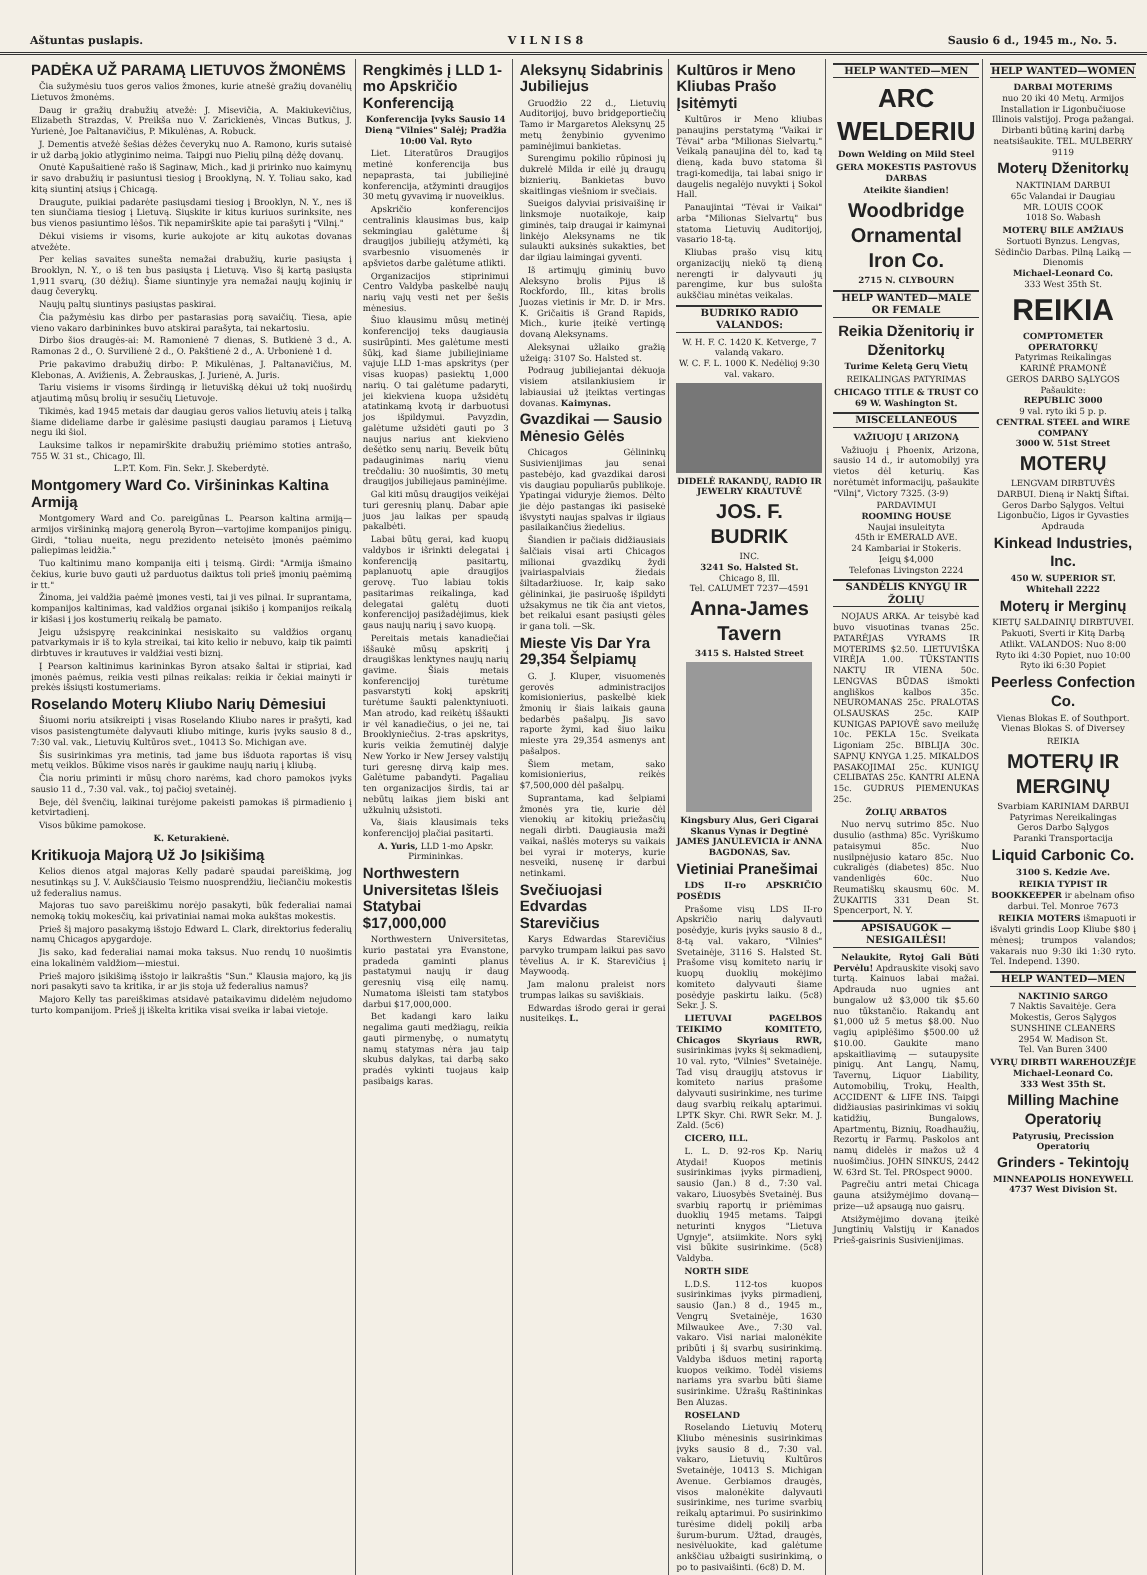Aštuntas puslapis. V I L N I S 8 Sausio 6 d., 1945 m., No. 5.
PADĖKA UŽ PARAMĄ LIETUVOS ŽMONĖMS
Čia sužymėsiu tuos geros valios žmones, kurie atnešė gražių dovanėlių Lietuvos žmonėms.
Daug ir gražių drabužių atvežė: J. Misevičia, A. Makiukevičius, Elizabeth Strazdas, V. Preikša nuo V. Zarickienės, Vincas Butkus, J. Yurienė, Joe Paltanavičius, P. Mikulėnas, A. Robuck.
J. Dementis atvežė šešias dėžes čeverykų nuo A. Ramono, kuris sutaisė ir už darbą jokio atlyginimo neima. Taipgi nuo Pielių pilną dėžę dovanų.
Onutė Kapušaitienė rašo iš Saginaw, Mich., kad ji pririnko nuo kaimynų ir savo drabužių ir pasiuntusi tiesiog į Brooklyną, N. Y. Toliau sako, kad kitą siuntinį atsiųs į Chicagą.
Draugute, puikiai padarėte pasiųsdami tiesiog į Brooklyn, N. Y., nes iš ten siunčiama tiesiog į Lietuvą. Siųskite ir kitus kuriuos surinksite, nes bus vienos pasiuntimo lėšos. Tik nepamirškite apie tai parašyti į "Vilnį."
Dėkui visiems ir visoms, kurie aukojote ar kitų aukotas dovanas atvežėte.
Per kelias savaites sunešta nemažai drabužių, kurie pasiųsta į Brooklyn, N. Y., o iš ten bus pasiųsta į Lietuvą. Viso šį kartą pasiųsta 1,911 svarų, (30 dėžių). Šiame siuntinyje yra nemažai naujų kojinių ir daug čeverykų.
Naujų paltų siuntinys pasiųstas paskirai.
Čia pažymėsiu kas dirbo per pastarasias porą savaičių. Tiesa, apie vieno vakaro darbininkes buvo atskirai parašyta, tai nekartosiu.
Dirbo šios draugės-ai: M. Ramonienė 7 dienas, S. Butkienė 3 d., A. Ramonas 2 d., O. Survilienė 2 d., O. Pakštienė 2 d., A. Urbonienė 1 d.
Prie pakavimo drabužių dirbo: P. Mikulėnas, J. Paltanavičius, M. Klebonas, A. Avižienis, A. Žebrauskas, J. Jurienė, A. Juris.
Tariu visiems ir visoms širdingą ir lietuvišką dėkui už tokį nuoširdų atjautimą mūsų brolių ir sesučių Lietuvoje.
Tikimės, kad 1945 metais dar daugiau geros valios lietuvių ateis į talką šiame dideliame darbe ir galėsime pasiųsti daugiau paramos į Lietuvą negu iki šiol.
Lauksime talkos ir nepamirškite drabužių priėmimo stoties antrašo, 755 W. 31 st., Chicago, Ill.
L.P.T. Kom. Fin. Sekr. J. Skeberdytė.
Montgomery Ward Co. Viršininkas Kaltina Armiją
Montgomery Ward and Co. pareigūnas L. Pearson kaltina armiją—armijos viršininką majorą generolą Byron—vartojime kompanijos pinigų. Girdi, "toliau nueita, negu prezidento neteisėto įmonės paėmimo paliepimas leidžia."
Tuo kaltinimu mano kompanija eiti į teismą. Girdi: "Armija išmaino čekius, kurie buvo gauti už parduotus daiktus toli prieš įmonių paėmimą ir tt."
Žinoma, jei valdžia paėmė įmones vesti, tai ji ves pilnai. Ir suprantama, kompanijos kaltinimas, kad valdžios organai įsikišo į kompanijos reikalą ir kišasi į jos kostumerių reikalą be pamato.
Jeigu užsispyrę reakcininkai nesiskaito su valdžios organų patvarkymais ir iš to kyla streikai, tai kito kelio ir nebuvo, kaip tik paimti dirbtuves ir krautuves ir valdžiai vesti biznį.
Į Pearson kaltinimus karininkas Byron atsako šaltai ir stipriai, kad įmonės paėmus, reikia vesti pilnas reikalas: reikia ir čekiai mainyti ir prekės išsiųsti kostumeriams.
Roselando Moterų Kliubo Narių Dėmesiui
Šiuomi noriu atsikreipti į visas Roselando Kliubo nares ir prašyti, kad visos pasistengtumėte dalyvauti kliubo mitinge, kuris įvyks sausio 8 d., 7:30 val. vak., Lietuvių Kultūros svet., 10413 So. Michigan ave.
Šis susirinkimas yra metinis, tad jame bus išduota raportas iš visų metų veiklos. Būkime visos narės ir gaukime naujų narių į kliubą.
Čia noriu priminti ir mūsų choro narėms, kad choro pamokos įvyks sausio 11 d., 7:30 val. vak., toj pačioj svetainėj.
Beje, dėl švenčių, laikinai turėjome pakeisti pamokas iš pirmadienio į ketvirtadienį.
Visos būkime pamokose.
K. Keturakienė.
Kritikuoja Majorą Už Jo Įsikišimą
Kelios dienos atgal majoras Kelly padarė spaudai pareiškimą, jog nesutinkąs su J. V. Aukščiausio Teismo nuosprendžiu, liečiančiu mokestis už federalius namus.
Majoras tuo savo pareiškimu norėjo pasakyti, būk federaliai namai nemoką tokių mokesčių, kai privatiniai namai moka aukštas mokestis.
Prieš šį majoro pasakymą išstojo Edward L. Clark, direktorius federalių namų Chicagos apygardoje.
Jis sako, kad federaliai namai moka taksus. Nuo rendų 10 nuošimtis eina lokalinėm valdžiom—miestui.
Prieš majoro įsikišimą išstojo ir laikraštis "Sun." Klausia majoro, ką jis nori pasakyti savo ta kritika, ir ar jis stoja už federalius namus?
Majoro Kelly tas pareiškimas atsidavė pataikavimu didelėm nejudomo turto kompanijom. Prieš jį iškelta kritika visai sveika ir labai vietoje.
Rengkimės į LLD 1-mo Apskričio Konferenciją
Konferencija Įvyks Sausio 14 Dieną "Vilnies" Salėj; Pradžia 10:00 Val. Ryto
Liet. Literatūros Draugijos metinė konferencija bus nepaprasta, tai jubiliejinė konferencija, atžyminti draugijos 30 metų gyvavimą ir nuoveiklus.
Apskričio konferencijos centralinis klausimas bus, kaip sekmingiau galėtume šį draugijos jubiliejų atžymėti, ką svarbesnio visuomenės ir apšvietos darbe galėtume atlikti.
Organizacijos stiprinimui Centro Valdyba paskelbė naujų narių vajų vesti net per šešis mėnesius.
Šiuo klausimu mūsų metinėj konferencijoj teks daugiausia susirūpinti. Mes galėtume mesti šūkį, kad šiame jubiliejiniame vajuje LLD 1-mas apskritys (per visas kuopas) pasiektų 1,000 narių. O tai galėtume padaryti, jei kiekviena kuopa užsidėtų atatinkamą kvotą ir darbuotusi jos išpildymui. Pavyzdin, galėtume užsidėti gauti po 3 naujus narius ant kiekvieno dešėtko senų narių. Beveik būtų padauginimas narių vienu trečdaliu: 30 nuošimtis, 30 metų draugijos jubiliejaus paminėjime.
Gal kiti mūsų draugijos veikėjai turi geresnių planų. Dabar apie juos jau laikas per spaudą pakalbėti.
Labai būtų gerai, kad kuopų valdybos ir išrinkti delegatai į konferenciją pasitartų, paplanuotų apie draugijos gerovę. Tuo labiau tokis pasitarimas reikalinga, kad delegatai galėtų duoti konferencijoj pasižadėjimus, kiek gaus naujų narių į savo kuopą.
Pereitais metais kanadiečiai iššaukė mūsų apskritį į draugiškas lenktynes naujų narių gavime. Šiais metais konferencijoj turėtume pasvarstyti kokį apskritį turėtume šaukti palenktyniuoti. Man atrodo, kad reikėtų iššaukti ir vėl kanadiečius, o jei ne, tai Brooklyniečius. 2-tras apskritys, kuris veikia žemutinėj dalyje New Yorko ir New Jersey valstijų turi geresnę dirvą kaip mes. Galėtume pabandyti. Pagaliau ten organizacijos širdis, tai ar nebūtų laikas jiem biski ant užkulnių užsistoti.
Va, šiais klausimais teks konferencijoj plačiai pasitarti.
A. Yuris, LLD 1-mo Apskr. Pirmininkas.
Northwestern Universitetas Išleis Statybai $17,000,000
Northwestern Universitetas, kurio pastatai yra Evanstone, pradeda gaminti planus pastatymui naujų ir daug geresnių visą eilę namų. Numatoma išleisti tam statybos darbui $17,000,000.
Bet kadangi karo laiku negalima gauti medžiagų, reikia gauti pirmenybę, o numatytų namų statymas nėra jau taip skubus dalykas, tai darbą sako pradės vykinti tuojaus kaip pasibaigs karas.
Aleksynų Sidabrinis Jubiliejus
Gruodžio 22 d., Lietuvių Auditorijoj, buvo bridgeportiečių Tamo ir Margaretos Aleksynų 25 metų ženybinio gyvenimo paminėjimui bankietas.
Surengimu pokilio rūpinosi jų dukrelė Milda ir eilė jų draugų biznierių. Bankietas buvo skaitlingas viešniom ir svečiais.
Sueigos dalyviai prisivaišinę ir linksmoje nuotaikoje, kaip giminės, taip draugai ir kaimynai linkėjo Aleksynams ne tik sulaukti auksinės sukakties, bet dar ilgiau laimingai gyventi.
Iš artimųjų giminių buvo Aleksyno brolis Pijus iš Rockfordo, Ill., kitas brolis Juozas vietinis ir Mr. D. ir Mrs. K. Gričaitis iš Grand Rapids, Mich., kurie įteikė vertingą dovaną Aleksynams.
Aleksynai užlaiko gražią užeigą: 3107 So. Halsted st.
Podraug jubiliejantai dėkuoja visiem atsilankiusiem ir labiausiai už įteiktas vertingas dovanas. Kaimynas.
Gvazdikai — Sausio Mėnesio Gėlės
Chicagos Gėlininkų Susivienijimas jau senai pastebėjo, kad gvazdikai darosi vis daugiau populiarūs publikoje. Ypatingai viduryje žiemos. Dėlto jie dėjo pastangas iki pasisekė išvystyti naujas spalvas ir ilgiaus pasilaikančius žiedelius.
Šiandien ir pačiais didžiausiais šalčiais visai arti Chicagos milionai gvazdikų žydi įvairiaspalviais žiedais šiltadaržiuose. Ir, kaip sako gėlininkai, jie pasiruošę išpildyti užsakymus ne tik čia ant vietos, bet reikalui esant pasiųsti gėles ir gana toli. —Sk.
Mieste Vis Dar Yra 29,354 Šelpiamų
G. J. Kluper, visuomenės gerovės administracijos komisionierius, paskelbė kiek žmonių ir šiais laikais gauna bedarbės pašalpų. Jis savo raporte žymi, kad šiuo laiku mieste yra 29,354 asmenys ant pašalpos.
Šiem metam, sako komisionierius, reikės $7,500,000 dėl pašalpų.
Suprantama, kad šelpiami žmonės yra tie, kurie dėl vienokių ar kitokių priežasčių negali dirbti. Daugiausia maži vaikai, našlės moterys su vaikais bei vyrai ir moterys, kurie nesveiki, nusenę ir darbui netinkami.
Svečiuojasi Edvardas Starevičius
Karys Edwardas Starevičius parvyko trumpam laikui pas savo tėvelius A. ir K. Starevičius į Maywoodą.
Jam malonu praleist nors trumpas laikas su saviškiais.
Edwardas išrodo gerai ir gerai nusiteikęs. L.
Kultūros ir Meno Kliubas Prašo Įsitėmyti
Kultūros ir Meno kliubas panaujins perstatymą "Vaikai ir Tėvai" arba "Milionas Sielvartų." Veikalą panaujina dėl to, kad tą dieną, kada buvo statoma ši tragi-komedija, tai labai snigo ir daugelis negalėjo nuvykti į Sokol Hall.
Panaujintai "Tėvai ir Vaikai" arba "Milionas Sielvartų" bus statoma Lietuvių Auditorijoj, vasario 18-tą.
Kliubas prašo visų kitų organizacijų niekö tą dieną nerengti ir dalyvauti jų parengime, kur bus sulošta aukščiau minėtas veikalas.
BUDRIKO RADIO VALANDOS:
W. H. F. C. 1420 K. Ketverge, 7 valandą vakaro.
W. C. F. L. 1000 K. Nedėlioj 9:30 val. vakaro.
DIDELĖ RAKANDŲ, RADIO IR JEWELRY KRAUTUVĖ
JOS. F. BUDRIK
INC.
3241 So. Halsted St.
Chicago 8, Ill.
Tel. CALUMET 7237—4591
Anna-James Tavern
3415 S. Halsted Street
Kingsbury Alus, Geri Cigarai Skanus Vynas ir Degtinė JAMES JANULEVICIA ir ANNA BAGDONAS, Sav.
Vietiniai Pranešimai
LDS II-ro APSKRIČIO POSĖDIS
Prašome visų LDS II-ro Apskričio narių dalyvauti posėdyje, kuris įvyks sausio 8 d., 8-tą val. vakaro, "Vilnies" Svetainėje, 3116 S. Halsted St. Prašome visų komiteto narių ir kuopų duoklių mokėjimo komiteto dalyvauti šiame posėdyje paskirtu laiku. (5c8) Sekr. J. S.
LIETUVAI PAGELBOS TEIKIMO KOMITETO, Chicagos Skyriaus RWR, susirinkimas įvyks šį sekmadienį, 10 val. ryto, "Vilnies" Svetainėje. Tad visų draugijų atstovus ir komiteto narius prašome dalyvauti susirinkime, nes turime daug svarbių reikalų aptarimui. LPTK Skyr. Chi. RWR Sekr. M. J. Zald. (5c6)
CICERO, ILL.
L. L. D. 92-ros Kp. Narių Atydai! Kuopos metinis susirinkimas įvyks pirmadienį, sausio (Jan.) 8 d., 7:30 val. vakaro, Liuosybės Svetainėj. Bus svarbių raportų ir priėmimas duoklių 1945 metams. Taipgi neturinti knygos "Lietuva Ugnyje", atsiimkite. Nors sykį visi būkite susirinkime. (5c8) Valdyba.
NORTH SIDE
L.D.S. 112-tos kuopos susirinkimas įvyks pirmadienį, sausio (Jan.) 8 d., 1945 m., Vengrų Svetainėje, 1630 Milwaukee Ave., 7:30 val. vakaro. Visi nariai malonėkite pribūti į šį svarbų susirinkimą. Valdyba išduos metinį raportą kuopos veikimo. Todėl visiems nariams yra svarbu būti šiame susirinkime. Užrašų Raštininkas Ben Aluzas.
ROSELAND
Roselando Lietuvių Moterų Kliubo mėnesinis susirinkimas įvyks sausio 8 d., 7:30 val. vakaro, Lietuvių Kultūros Svetainėje, 10413 S. Michigan Avenue. Gerbiamos draugės, visos malonėkite dalyvauti susirinkime, nes turime svarbių reikalų aptarimui. Po susirinkimo turėsime didelį pokilį arba šurum-burum. Užtad, draugės, nesivėluokite, kad galėtume ankščiau užbaigti susirinkimą, o po to pasivaišinti. (6c8) D. M.
HELP WANTED—MEN
ARC WELDERIU
Down Welding on Mild Steel
GERA MOKESTIS PASTOVUS DARBAS
Ateikite šiandien!
Woodbridge Ornamental Iron Co.
2715 N. CLYBOURN
HELP WANTED—MALE OR FEMALE
Reikia Dženitorių ir Dženitorkų
Turime Keletą Gerų Vietų
REIKALINGAS PATYRIMAS
CHICAGO TITLE & TRUST CO
69 W. Washington St.
MISCELLANEOUS
VAŽIUOJU Į ARIZONĄ
Važiuoju į Phoenix, Arizona, sausio 14 d., ir automobilyj yra vietos dėl keturių. Kas norėtumėt informacijų, pašaukite "Vilnį", Victory 7325. (3-9)
PARDAVIMUI
ROOMING HOUSE
Naujai insuleityta
45th ir EMERALD AVE.
24 Kambariai ir Stokeris.
Įeigų $4,000
Telefonas Livingston 2224
SANDĖLIS KNYGŲ IR ŽOLIŲ
NOJAUS ARKA. Ar teisybė kad buvo visuotinas tvanas 25c. PATARĖJAS VYRAMS IR MOTERIMS $2.50. LIETUVIŠKA VIRĖJA 1.00. TŪKSTANTIS NAKTŲ IR VIENA 50c. LENGVAS BŪDAS išmokti angliškos kalbos 35c. NEUROMANAS 25c. PRALOTAS OLSAUSKAS 25c. KAIP KUNIGAS PAPIOVĖ savo meilužę 10c. PEKLA 15c. Sveikata Ligoniam 25c. BIBLIJA 30c. SAPNŲ KNYGA 1.25. MIKALDOS PASAKOJIMAI 25c. KUNIGŲ CELIBATAS 25c. KANTRI ALENA 15c. GUDRUS PIEMENUKAS 25c.
ŽOLIŲ ARBATOS
Nuo nervų sutrimo 85c. Nuo dusulio (asthma) 85c. Vyriškumo pataisymui 85c. Nuo nusilpnėjusio kataro 85c. Nuo cukraligės (diabetes) 85c. Nuo vandenligės 60c. Nuo Reumatiškų skausmų 60c. M. ŽUKAITIS 331 Dean St. Spencerport, N. Y.
APSISAUGOK — NESIGAILĖSI!
Nelaukite, Rytoj Gali Būti Pervėlu! Apdrauskite visokį savo turtą. Kainuos labai mažai. Apdrauda nuo ugnies ant bungalow už $3,000 tik $5.60 nuo tūkstančio. Rakandų ant $1,000 už 5 metus $8.00. Nuo vagių apiplėšimo $500.00 už $10.00. Gaukite mano apskaitliavimą — sutaupysite pinigų. Ant Langų, Namų, Tavernų, Liquor Liability, Automobilių, Trokų, Health, ACCIDENT & LIFE INS. Taipgi didžiausias pasirinkimas vi sokių katidžių, Bungalows, Apartmentų, Biznių, Roadhaužių, Rezortų ir Farmų. Paskolos ant namų didelės ir mažos už 4 nuošimčius. JOHN SINKUS, 2442 W. 63rd St. Tel. PROspect 9000.
Pagrečiu antri metai Chicaga gauna atsižymėjimo dovaną—prize—už apsaugą nuo gaisrų.
Atsižymėjimo dovaną įteikė Jungtinių Valstijų ir Kanados Prieš-gaisrinis Susivienijimas.
HELP WANTED—WOMEN
DARBAI MOTERIMS
nuo 20 iki 40 Metų. Armijos Installation ir Ligonbučiuose Illinois valstijoj. Proga pažangai. Dirbanti būtiną karinį darbą neatsišaukite. TEL. MULBERRY 9119
Moterų Dženitorkų
NAKTINIAM DARBUI
65c Valandai ir Daugiau
MR. LOUIS COOK
1018 So. Wabash
MOTERŲ BILE AMŽIAUS
Sortuoti Bynzus. Lengvas, Sėdinčio Darbas. Pilną Laiką — Dienomis
Michael-Leonard Co.
333 West 35th St.
REIKIA
COMPTOMETER OPERATORKŲ
Patyrimas Reikalingas
KARINĖ PRAMONĖ
GEROS DARBO SĄLYGOS
Pašaukite:
REPUBLIC 3000
9 val. ryto iki 5 p. p.
CENTRAL STEEL and WIRE COMPANY
3000 W. 51st Street
MOTERŲ
LENGVAM DIRBTUVĖS DARBUI. Dieną ir Naktį Šiftai. Geros Darbo Sąlygos. Veltui Ligonbučio, Ligos ir Gyvasties Apdrauda
Kinkead Industries, Inc.
450 W. SUPERIOR ST. Whitehall 2222
Moterų ir Merginų
KIETŲ SALDAINIŲ DIRBTUVEI. Pakuoti, Sverti ir Kitą Darbą Atlikt. VALANDOS: Nuo 8:00 Ryto iki 4:30 Popiet, nuo 10:00 Ryto iki 6:30 Popiet
Peerless Confection Co.
Vienas Blokas E. of Southport. Vienas Blokas S. of Diversey
REIKIA
MOTERŲ IR MERGINŲ
Svarbiam KARINIAM DARBUI
Patyrimas Nereikalingas
Geros Darbo Sąlygos
Paranki Transportacija
Liquid Carbonic Co.
3100 S. Kedzie Ave.
REIKIA TYPIST IR BOOKKEEPER ir abelnam ofiso darbui. Tel. Monroe 7673
REIKIA MOTERS išmapuoti ir išvalyti grindis Loop Kliube $80 į mėnesį; trumpos valandos; vakarais nuo 9:30 iki 1:30 ryto. Tel. Independ. 1390.
HELP WANTED—MEN
NAKTINIO SARGO
7 Naktis Savaitėje. Gera Mokestis, Geros Sąlygos
SUNSHINE CLEANERS
2954 W. Madison St.
Tel. Van Buren 3400
VYRŲ DIRBTI WAREHOUZĖJE
Michael-Leonard Co.
333 West 35th St.
Milling Machine Operatorių
Patyrusių, Precission Operatorių
Grinders - Tekintojų
MINNEAPOLIS HONEYWELL
4737 West Division St.